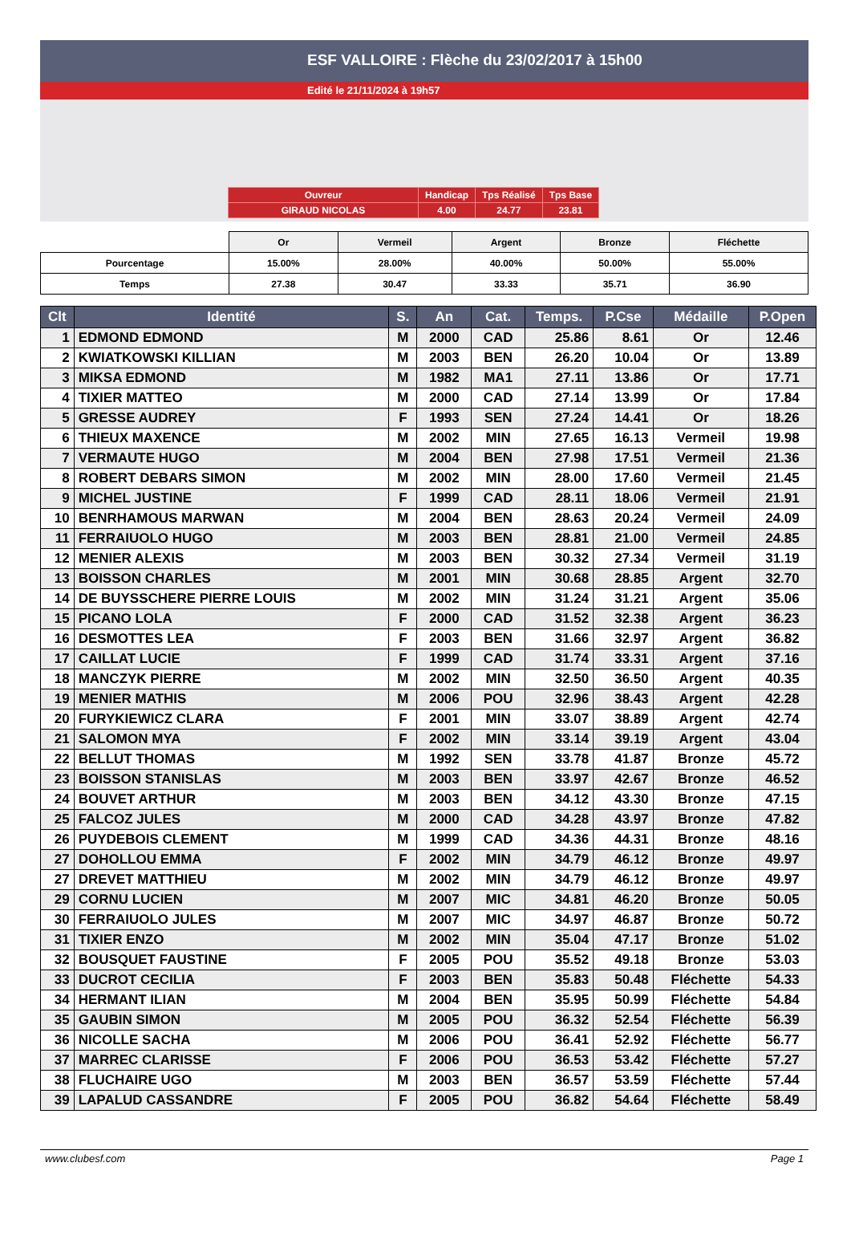ESF VALLOIRE : Flèche du 23/02/2017 à 15h00
Edité le 21/11/2024 à 19h57
| Ouvreur | Handicap | Tps Réalisé | Tps Base |
| GIRAUD NICOLAS | 4.00 | 24.77 | 23.81 |
| | Or | Vermeil | Argent | Bronze | Fléchette |
| --- | --- | --- | --- | --- | --- |
| Pourcentage | 15.00% | 28.00% | 40.00% | 50.00% | 55.00% |
| Temps | 27.38 | 30.47 | 33.33 | 35.71 | 36.90 |
| Clt | Identité | S. | An | Cat. | Temps. | P.Cse | Médaille | P.Open |
| --- | --- | --- | --- | --- | --- | --- | --- | --- |
| 1 | EDMOND EDMOND | M | 2000 | CAD | 25.86 | 8.61 | Or | 12.46 |
| 2 | KWIATKOWSKI KILLIAN | M | 2003 | BEN | 26.20 | 10.04 | Or | 13.89 |
| 3 | MIKSA EDMOND | M | 1982 | MA1 | 27.11 | 13.86 | Or | 17.71 |
| 4 | TIXIER MATTEO | M | 2000 | CAD | 27.14 | 13.99 | Or | 17.84 |
| 5 | GRESSE AUDREY | F | 1993 | SEN | 27.24 | 14.41 | Or | 18.26 |
| 6 | THIEUX MAXENCE | M | 2002 | MIN | 27.65 | 16.13 | Vermeil | 19.98 |
| 7 | VERMAUTE HUGO | M | 2004 | BEN | 27.98 | 17.51 | Vermeil | 21.36 |
| 8 | ROBERT DEBARS SIMON | M | 2002 | MIN | 28.00 | 17.60 | Vermeil | 21.45 |
| 9 | MICHEL JUSTINE | F | 1999 | CAD | 28.11 | 18.06 | Vermeil | 21.91 |
| 10 | BENRHAMOUS MARWAN | M | 2004 | BEN | 28.63 | 20.24 | Vermeil | 24.09 |
| 11 | FERRAIUOLO HUGO | M | 2003 | BEN | 28.81 | 21.00 | Vermeil | 24.85 |
| 12 | MENIER ALEXIS | M | 2003 | BEN | 30.32 | 27.34 | Vermeil | 31.19 |
| 13 | BOISSON CHARLES | M | 2001 | MIN | 30.68 | 28.85 | Argent | 32.70 |
| 14 | DE BUYSSCHERE PIERRE LOUIS | M | 2002 | MIN | 31.24 | 31.21 | Argent | 35.06 |
| 15 | PICANO LOLA | F | 2000 | CAD | 31.52 | 32.38 | Argent | 36.23 |
| 16 | DESMOTTES LEA | F | 2003 | BEN | 31.66 | 32.97 | Argent | 36.82 |
| 17 | CAILLAT LUCIE | F | 1999 | CAD | 31.74 | 33.31 | Argent | 37.16 |
| 18 | MANCZYK PIERRE | M | 2002 | MIN | 32.50 | 36.50 | Argent | 40.35 |
| 19 | MENIER MATHIS | M | 2006 | POU | 32.96 | 38.43 | Argent | 42.28 |
| 20 | FURYKIEWICZ CLARA | F | 2001 | MIN | 33.07 | 38.89 | Argent | 42.74 |
| 21 | SALOMON MYA | F | 2002 | MIN | 33.14 | 39.19 | Argent | 43.04 |
| 22 | BELLUT THOMAS | M | 1992 | SEN | 33.78 | 41.87 | Bronze | 45.72 |
| 23 | BOISSON STANISLAS | M | 2003 | BEN | 33.97 | 42.67 | Bronze | 46.52 |
| 24 | BOUVET ARTHUR | M | 2003 | BEN | 34.12 | 43.30 | Bronze | 47.15 |
| 25 | FALCOZ JULES | M | 2000 | CAD | 34.28 | 43.97 | Bronze | 47.82 |
| 26 | PUYDEBOIS CLEMENT | M | 1999 | CAD | 34.36 | 44.31 | Bronze | 48.16 |
| 27 | DOHOLLOU EMMA | F | 2002 | MIN | 34.79 | 46.12 | Bronze | 49.97 |
| 27 | DREVET MATTHIEU | M | 2002 | MIN | 34.79 | 46.12 | Bronze | 49.97 |
| 29 | CORNU LUCIEN | M | 2007 | MIC | 34.81 | 46.20 | Bronze | 50.05 |
| 30 | FERRAIUOLO JULES | M | 2007 | MIC | 34.97 | 46.87 | Bronze | 50.72 |
| 31 | TIXIER ENZO | M | 2002 | MIN | 35.04 | 47.17 | Bronze | 51.02 |
| 32 | BOUSQUET FAUSTINE | F | 2005 | POU | 35.52 | 49.18 | Bronze | 53.03 |
| 33 | DUCROT CECILIA | F | 2003 | BEN | 35.83 | 50.48 | Fléchette | 54.33 |
| 34 | HERMANT ILIAN | M | 2004 | BEN | 35.95 | 50.99 | Fléchette | 54.84 |
| 35 | GAUBIN SIMON | M | 2005 | POU | 36.32 | 52.54 | Fléchette | 56.39 |
| 36 | NICOLLE SACHA | M | 2006 | POU | 36.41 | 52.92 | Fléchette | 56.77 |
| 37 | MARREC CLARISSE | F | 2006 | POU | 36.53 | 53.42 | Fléchette | 57.27 |
| 38 | FLUCHAIRE UGO | M | 2003 | BEN | 36.57 | 53.59 | Fléchette | 57.44 |
| 39 | LAPALUD CASSANDRE | F | 2005 | POU | 36.82 | 54.64 | Fléchette | 58.49 |
www.clubesf.com Page 1